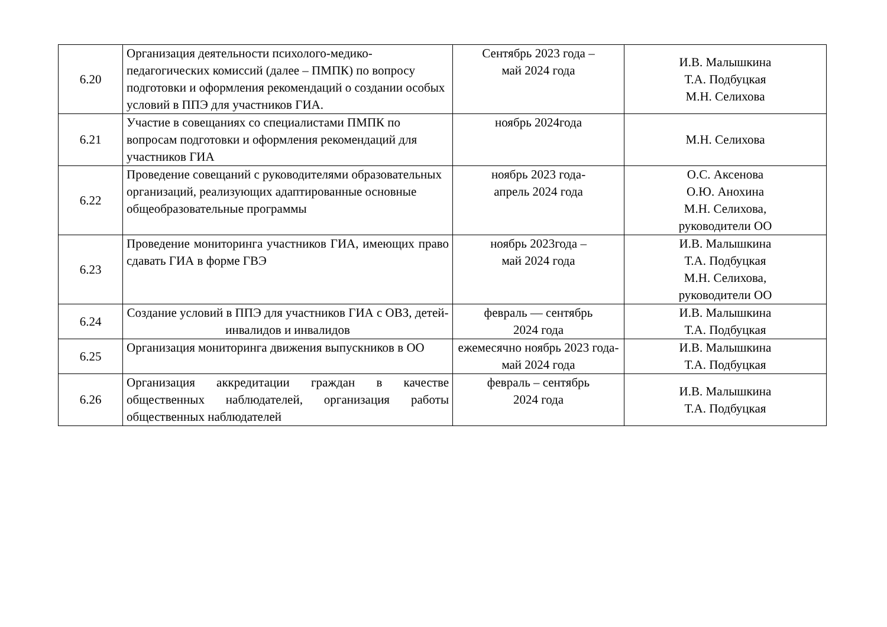| 6.20 | Организация деятельности психолого-медико-педагогических комиссий (далее – ПМПК) по вопросу подготовки и оформления рекомендаций о создании особых условий в ППЭ для участников ГИА. | Сентябрь 2023 года – май 2024 года | И.В. Малышкина Т.А. Подбуцкая М.Н. Селихова |
| 6.21 | Участие в совещаниях со специалистами ПМПК по вопросам подготовки и оформления рекомендаций для участников ГИА | ноябрь 2024года | М.Н. Селихова |
| 6.22 | Проведение совещаний с руководителями образовательных организаций, реализующих адаптированные основные общеобразовательные программы | ноябрь 2023 года- апрель 2024 года | О.С. Аксенова О.Ю. Анохина М.Н. Селихова, руководители ОО |
| 6.23 | Проведение мониторинга участников ГИА, имеющих право сдавать ГИА в форме ГВЭ | ноябрь 2023года – май 2024 года | И.В. Малышкина Т.А. Подбуцкая М.Н. Селихова, руководители ОО |
| 6.24 | Создание условий в ППЭ для участников ГИА с ОВЗ, детей-инвалидов и инвалидов | февраль — сентябрь 2024 года | И.В. Малышкина Т.А. Подбуцкая |
| 6.25 | Организация мониторинга движения выпускников в ОО | ежемесячно ноябрь 2023 года- май 2024 года | И.В. Малышкина Т.А. Подбуцкая |
| 6.26 | Организация аккредитации граждан в качестве общественных наблюдателей, организация работы общественных наблюдателей | февраль – сентябрь 2024 года | И.В. Малышкина Т.А. Подбуцкая |